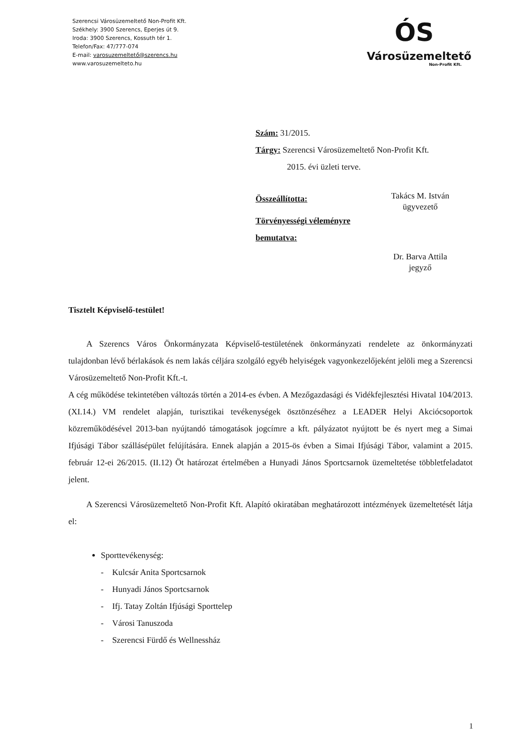Szerencsi Városüzemeltető Non-Profit Kft.
Székhely: 3900 Szerencs, Eperjes út 9.
Iroda: 3900 Szerencs, Kossuth tér 1.
Telefon/Fax: 47/777-074
E-mail: varosuzemeltető@szerencs.hu
www.varosuzemelteto.hu
ÓS
Városüzemeltető
Non-Profit Kft.
Szám: 31/2015.
Tárgy: Szerencsi Városüzemeltető Non-Profit Kft.
2015. évi üzleti terve.
Összeállította:
Takács M. István
ügyvezető
Törvényességi véleményre
bemutatva:
Dr. Barva Attila
jegyző
Tisztelt Képviselő-testület!
A Szerencs Város Önkormányzata Képviselő-testületének önkormányzati rendelete az önkormányzati tulajdonban lévő bérlakások és nem lakás céljára szolgáló egyéb helyiségek vagyonkezelőjeként jelöli meg a Szerencsi Városüzemeltető Non-Profit Kft.-t.
A cég működése tekintetében változás történ a 2014-es évben. A Mezőgazdasági és Vidékfejlesztési Hivatal 104/2013. (XI.14.) VM rendelet alapján, turisztikai tevékenységek ösztönzéséhez a LEADER Helyi Akciócsoportok közreműködésével 2013-ban nyújtandó támogatások jogcímre a kft. pályázatot nyújtott be és nyert meg a Simai Ifjúsági Tábor szállásépület felújítására. Ennek alapján a 2015-ös évben a Simai Ifjúsági Tábor, valamint a 2015. február 12-ei 26/2015. (II.12) Öt határozat értelmében a Hunyadi János Sportcsarnok üzemeltetése többletfeladatot jelent.
A Szerencsi Városüzemeltető Non-Profit Kft. Alapító okiratában meghatározott intézmények üzemeltetését látja el:
Sporttevékenység:
- Kulcsár Anita Sportcsarnok
- Hunyadi János Sportcsarnok
- Ifj. Tatay Zoltán Ifjúsági Sporttelep
- Városi Tanuszoda
- Szerencsi Fürdő és Wellnessház
1